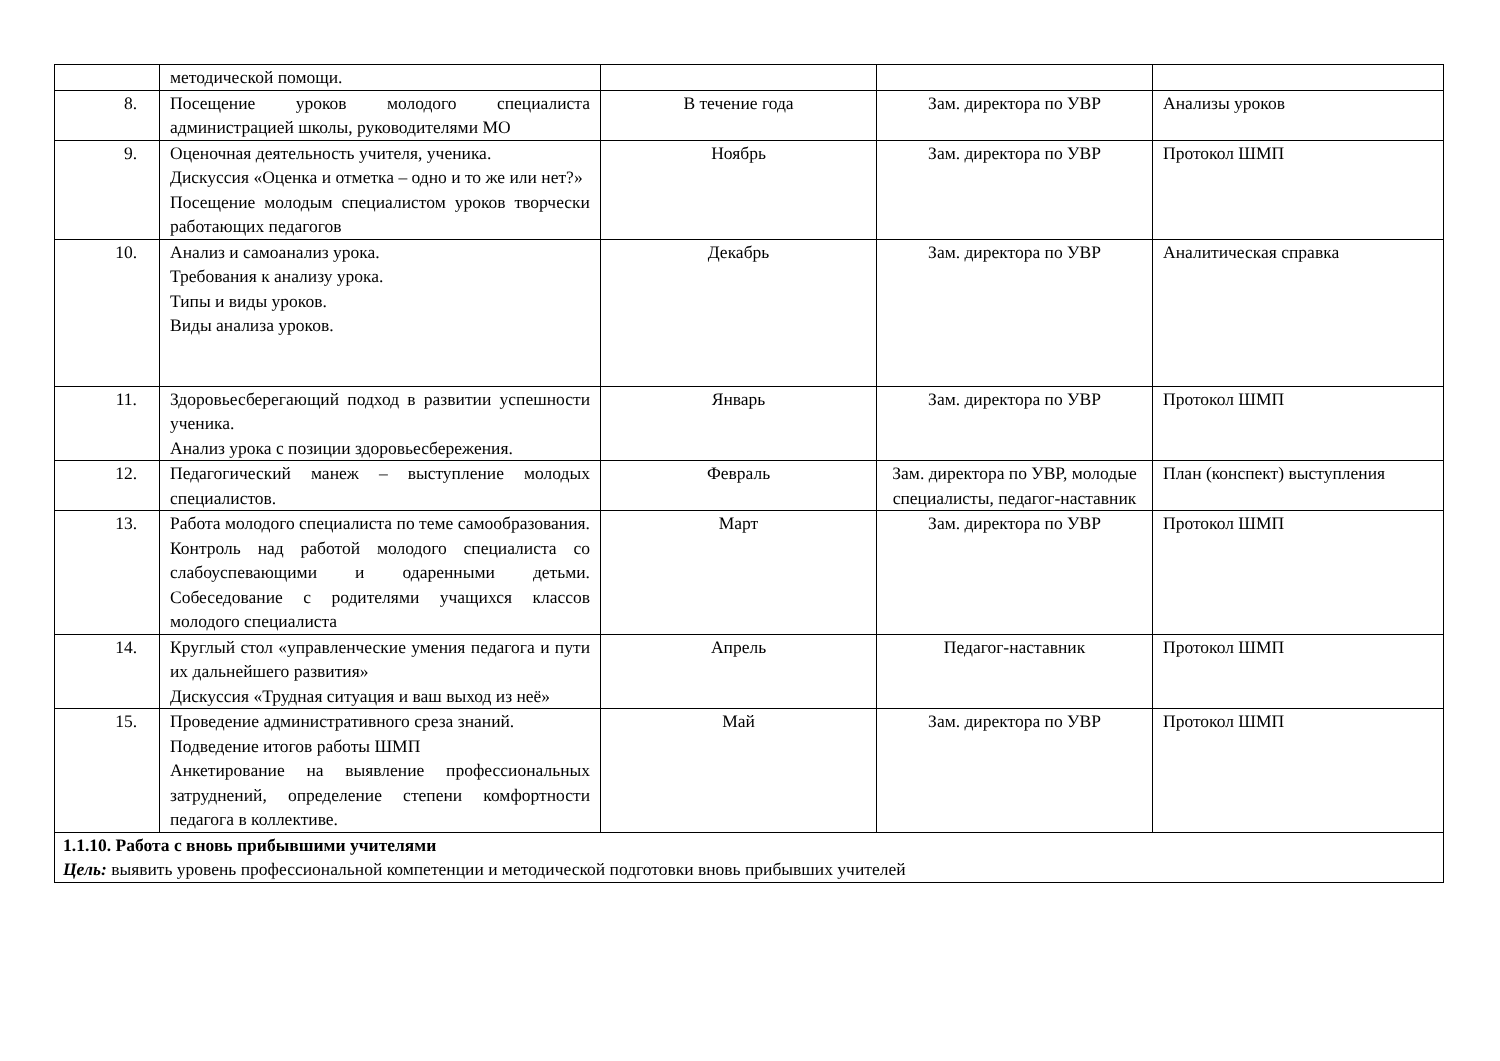| | методической помощи. | | | |
| 8. | Посещение уроков молодого специалиста администрацией школы, руководителями МО | В течение года | Зам. директора по УВР | Анализы уроков |
| 9. | Оценочная деятельность учителя, ученика. Дискуссия «Оценка и отметка – одно и то же или нет?» Посещение молодым специалистом уроков творчески работающих педагогов | Ноябрь | Зам. директора по УВР | Протокол ШМП |
| 10. | Анализ и самоанализ урока. Требования к анализу урока. Типы и виды уроков. Виды анализа уроков. | Декабрь | Зам. директора по УВР | Аналитическая справка |
| 11. | Здоровьесберегающий подход в развитии успешности ученика. Анализ урока с позиции здоровьесбережения. | Январь | Зам. директора по УВР | Протокол ШМП |
| 12. | Педагогический манеж – выступление молодых специалистов. | Февраль | Зам. директора по УВР, молодые специалисты, педагог-наставник | План (конспект) выступления |
| 13. | Работа молодого специалиста по теме самообразования. Контроль над работой молодого специалиста со слабоуспевающими и одаренными детьми. Собеседование с родителями учащихся классов молодого специалиста | Март | Зам. директора по УВР | Протокол ШМП |
| 14. | Круглый стол «управленческие умения педагога и пути их дальнейшего развития» Дискуссия «Трудная ситуация и ваш выход из неё» | Апрель | Педагог-наставник | Протокол ШМП |
| 15. | Проведение административного среза знаний. Подведение итогов работы ШМП Анкетирование на выявление профессиональных затруднений, определение степени комфортности педагога в коллективе. | Май | Зам. директора по УВР | Протокол ШМП |
| 1.1.10. Работа с вновь прибывшими учителями Цель: выявить уровень профессиональной компетенции и методической подготовки вновь прибывших учителей | | | | |